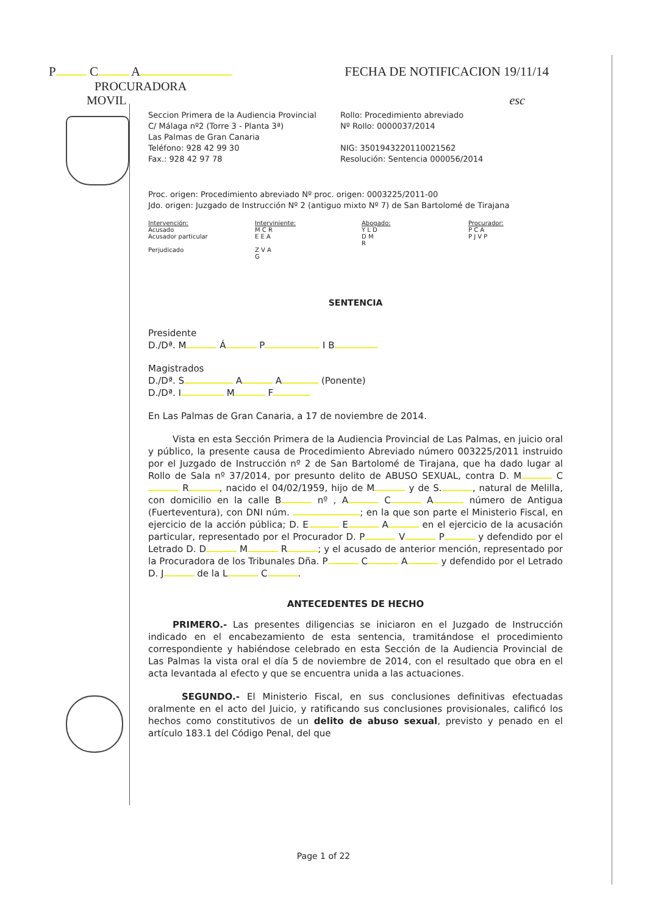P C A FECHA DE NOTIFICACION 19/11/14
PROCURADORA
MOVIL esc
Seccion Primera de la Audiencia Provincial
C/ Málaga nº2 (Torre 3 - Planta 3ª)
Las Palmas de Gran Canaria
Teléfono: 928 42 99 30
Fax.: 928 42 97 78
Rollo: Procedimiento abreviado
Nº Rollo: 0000037/2014
NIG: 3501943220110021562
Resolución: Sentencia 000056/2014
Proc. origen: Procedimiento abreviado Nº proc. origen: 0003225/2011-00
Jdo. origen: Juzgado de Instrucción Nº 2 (antiguo mixto Nº 7) de San Bartolomé de Tirajana
| Intervención: | Interviniente: | Abogado: | Procurador: |
| --- | --- | --- | --- |
| Acusado | M C R | Y L D | P C A |
| Acusador particular | E E A | D M R | P J V P |
| Perjudicado | Z V A G | | |
SENTENCIA
Presidente
D./Dª. M Á P I B
Magistrados
D./Dª. S A A (Ponente)
D./Dª. I M F
En Las Palmas de Gran Canaria, a 17 de noviembre de 2014.
Vista en esta Sección Primera de la Audiencia Provincial de Las Palmas, en juicio oral y público, la presente causa de Procedimiento Abreviado número 003225/2011 instruido por el Juzgado de Instrucción nº 2 de San Bartolomé de Tirajana, que ha dado lugar al Rollo de Sala nº 37/2014, por presunto delito de ABUSO SEXUAL, contra D. M C R , nacido el 04/02/1959, hijo de M y de S. , natural de Melilla, con domicilio en la calle B nº , A C A número de Antigua (Fuerteventura), con DNI núm. ; en la que son parte el Ministerio Fiscal, en ejercicio de la acción pública; D. E E A en el ejercicio de la acusación particular, representado por el Procurador D. P V P y defendido por el Letrado D. D M R ; y el acusado de anterior mención, representado por la Procuradora de los Tribunales Dña. P C A y defendido por el Letrado D. J de la L C .
ANTECEDENTES DE HECHO
PRIMERO.- Las presentes diligencias se iniciaron en el Juzgado de Instrucción indicado en el encabezamiento de esta sentencia, tramitándose el procedimiento correspondiente y habiéndose celebrado en esta Sección de la Audiencia Provincial de Las Palmas la vista oral el día 5 de noviembre de 2014, con el resultado que obra en el acta levantada al efecto y que se encuentra unida a las actuaciones.
SEGUNDO.- El Ministerio Fiscal, en sus conclusiones definitivas efectuadas oralmente en el acto del Juicio, y ratificando sus conclusiones provisionales, calificó los hechos como constitutivos de un delito de abuso sexual, previsto y penado en el artículo 183.1 del Código Penal, del que
Page 1 of 22